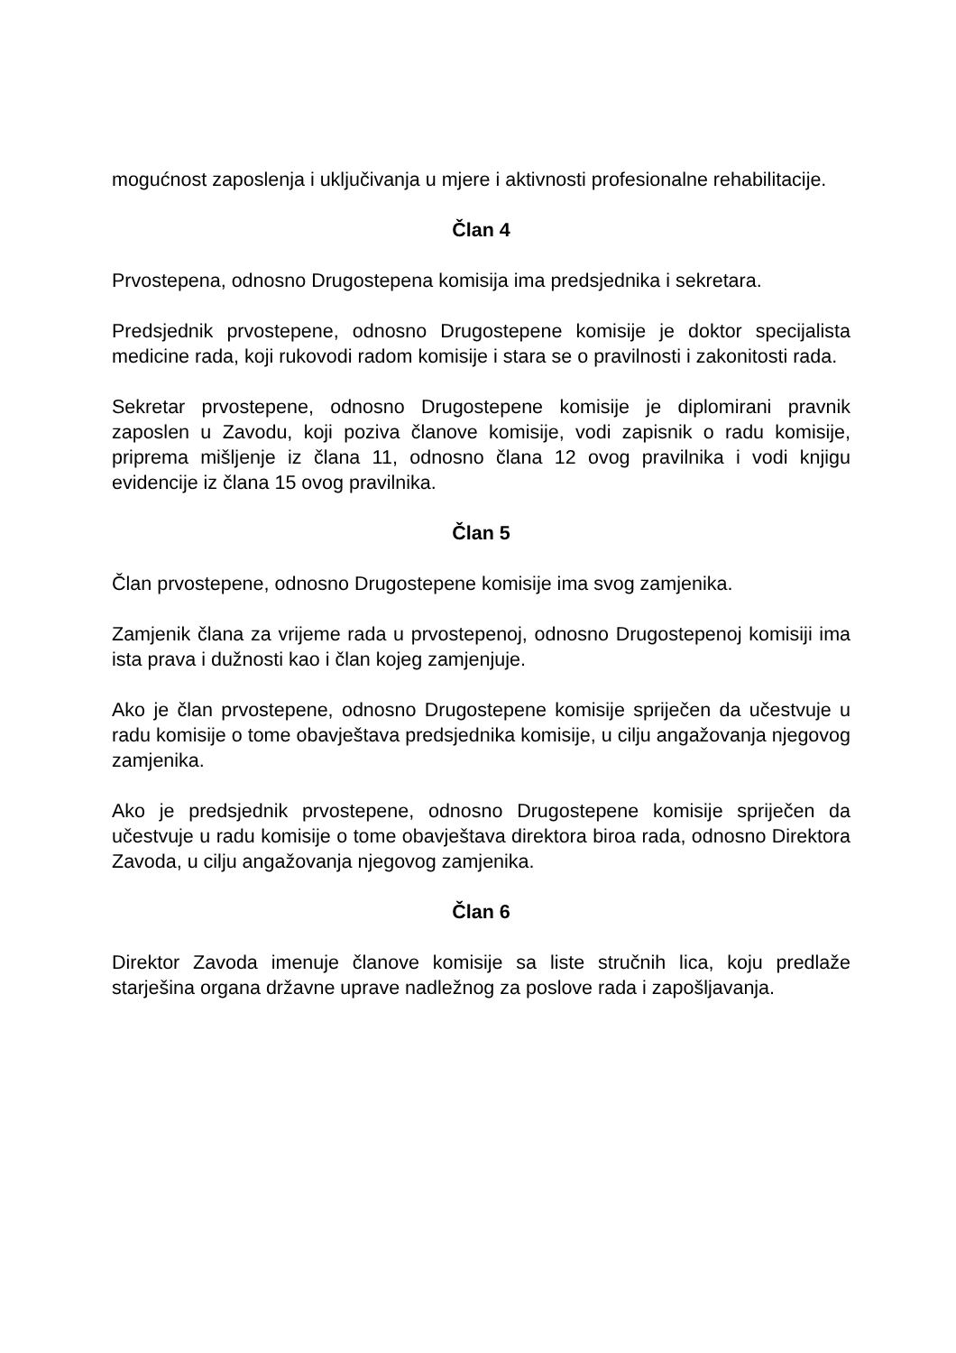mogućnost zaposlenja i uključivanja u mjere i aktivnosti profesionalne rehabilitacije.
Član 4
Prvostepena, odnosno Drugostepena komisija ima predsjednika i sekretara.
Predsjednik prvostepene, odnosno Drugostepene komisije je doktor specijalista medicine rada, koji rukovodi radom komisije i stara se o pravilnosti i zakonitosti rada.
Sekretar prvostepene, odnosno Drugostepene komisije je diplomirani pravnik zaposlen u Zavodu, koji poziva članove komisije, vodi zapisnik o radu komisije, priprema mišljenje iz člana 11, odnosno člana 12 ovog pravilnika i vodi knjigu evidencije iz člana 15 ovog pravilnika.
Član 5
Član prvostepene, odnosno Drugostepene komisije ima svog zamjenika.
Zamjenik člana za vrijeme rada u prvostepenoj, odnosno Drugostepenoj komisiji ima ista prava i dužnosti kao i član kojeg zamjenjuje.
Ako je član prvostepene, odnosno Drugostepene komisije spriječen da učestvuje u radu komisije o tome obavještava predsjednika komisije, u cilju angažovanja njegovog zamjenika.
Ako je predsjednik prvostepene, odnosno Drugostepene komisije spriječen da učestvuje u radu komisije o tome obavještava direktora biroa rada, odnosno Direktora Zavoda, u cilju angažovanja njegovog zamjenika.
Član 6
Direktor Zavoda imenuje članove komisije sa liste stručnih lica, koju predlaže starješina organa državne uprave nadležnog za poslove rada i zapošljavanja.